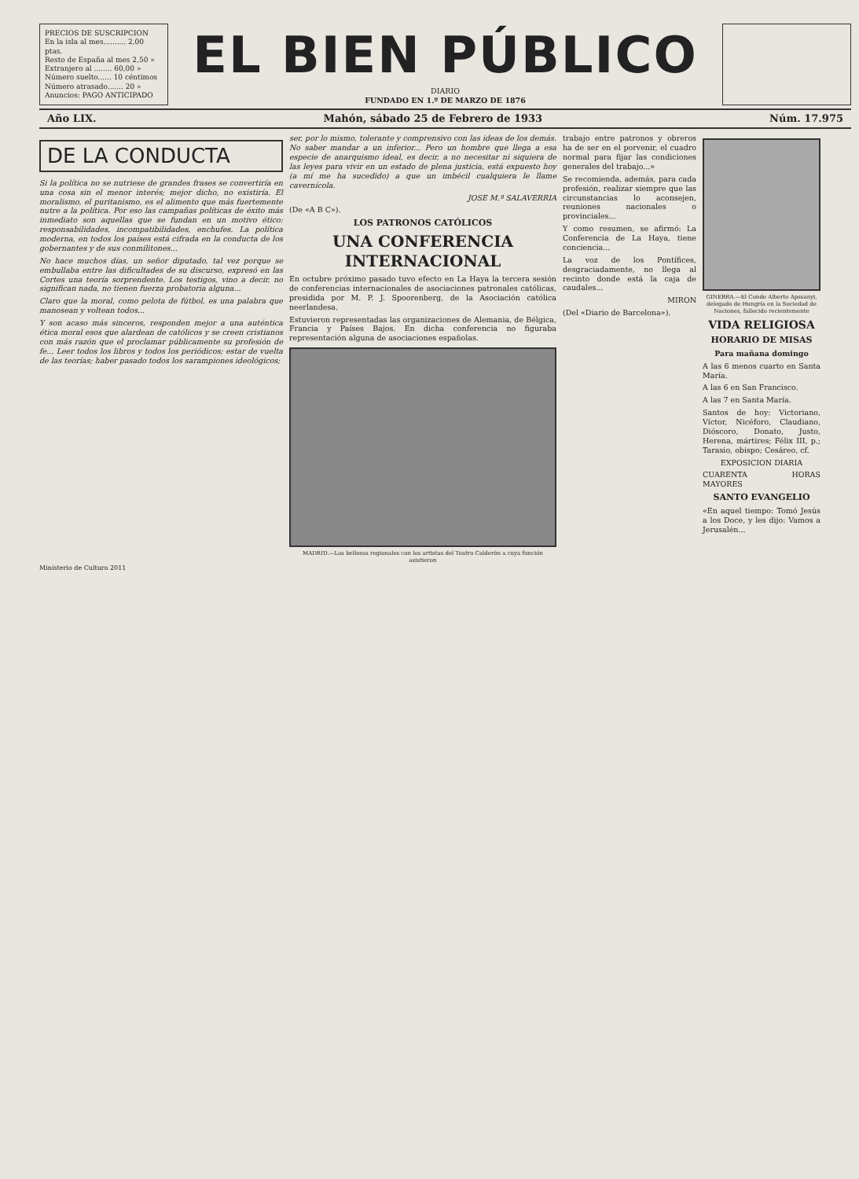PRECIOS DE SUSCRIPCION
En la isla al mes.......... 2,00 ptas.
Resto de España al mes 2,50 »
Extranjero al ........ 60,00 »
Número suelto...... 10 céntimos
Número atrasado....... 20 »
Anuncios: PAGO ANTICIPADO
EL BIEN PÚBLICO
DIARIO
FUNDADO EN 1.º DE MARZO DE 1876
Año LIX. Mahón, sábado 25 de Febrero de 1933 Núm. 17.975
DE LA CONDUCTA
Si la política no se nutriese de grandes frases se convertiría en una cosa sin el menor interés; mejor dicho, no existiría. El moralismo, el puritanismo, es el alimento que más fuertemente nutre a la política. Por eso las campañas políticas de éxito más inmediato son aquellas que se fundan en un motivo ético: responsabilidades, incompatibilidades, enchufes. La política moderna, en todos los países está cifrada en la conducta de los gobernantes y de sus conmilitones...
No hace muchos días, un señor diputado, tal vez porque se embullaba entre las dificultades de su discurso, expresó en las Cortes una teoría sorprendente. Los testigos, vino a decir, no significan nada, no tienen fuerza probatoria alguna...
Claro que la moral, como pelota de fútbol, es una palabra que manosean y voltean todos...
Y son acaso más sinceros, responden mejor a una auténtica ética moral esos que alardean de católicos y se creen cristianos con más razón que el proclamar públicamente su profesión de fe... Leer todos los libros y todos los periódicos; estar de vuelta de las teorías; haber pasado todos los sarampiones ideológicos;
ser, por lo mismo, tolerante y comprensivo con las ideas de los demás. No saber mandar a un inferior... Pero un hombre que llega a esa especie de anarquismo ideal, es decir, a no necesitar ni siquiera de las leyes para vivir en un estado de plena justicia, está expuesto hoy (a mí me ha sucedido) a que un imbécil cualquiera le llame cavernícola.
JOSE M.ª SALAVERRIA
(De «A B C»).
LOS PATRONOS CATÓLICOS
UNA CONFERENCIA INTERNACIONAL
En octubre próximo pasado tuvo efecto en La Haya la tercera sesión de conferencias internacionales de asociaciones patronales católicas, presidida por M. P. J. Spoorenberg, de la Asociación católica neerlandesa.
Estuvieron representadas las organizaciones de Alemania, de Bélgica, Francia y Países Bajos. En dicha conferencia no figuraba representación alguna de asociaciones españolas.
MADRID.—Las bellezas regionales con los artistas del Teatro Calderón a cuya función asistieron
trabajo entre patronos y obreros ha de ser en el porvenir, el cuadro normal para fijar las condiciones generales del trabajo...»
Se recomienda, además, para cada profesión, realizar siempre que las circunstancias lo aconsejen, reuniones nacionales o provinciales...
Y como resumen, se afirmó: La Conferencia de La Haya, tiene conciencia...
La voz de los Pontífices, desgraciadamente, no llega al recinto donde está la caja de caudales...
MIRON
(Del «Diario de Barcelona»).
GINEBRA.—El Conde Alberto Apssanyi, delegado de Hungría en la Sociedad de Naciones, fallecido recientemente
VIDA RELIGIOSA
HORARIO DE MISAS
Para mañana domingo
A las 6 menos cuarto en Santa María.
A las 6 en San Francisco.
A las 7 en Santa María.
Santos de hoy: Victoriano, Víctor, Nicéforo, Claudiano, Dióscoro, Donato, Justo, Herena, mártires; Félix III, p.; Tarasio, obispo; Cesáreo, cf.
EXPOSICION DIARIA
CUARENTA HORAS MAYORES
SANTO EVANGELIO
«En aquel tiempo: Tomó Jesús a los Doce, y les dijo: Vamos a Jerusalén...
Ministerio de Cultura 2011